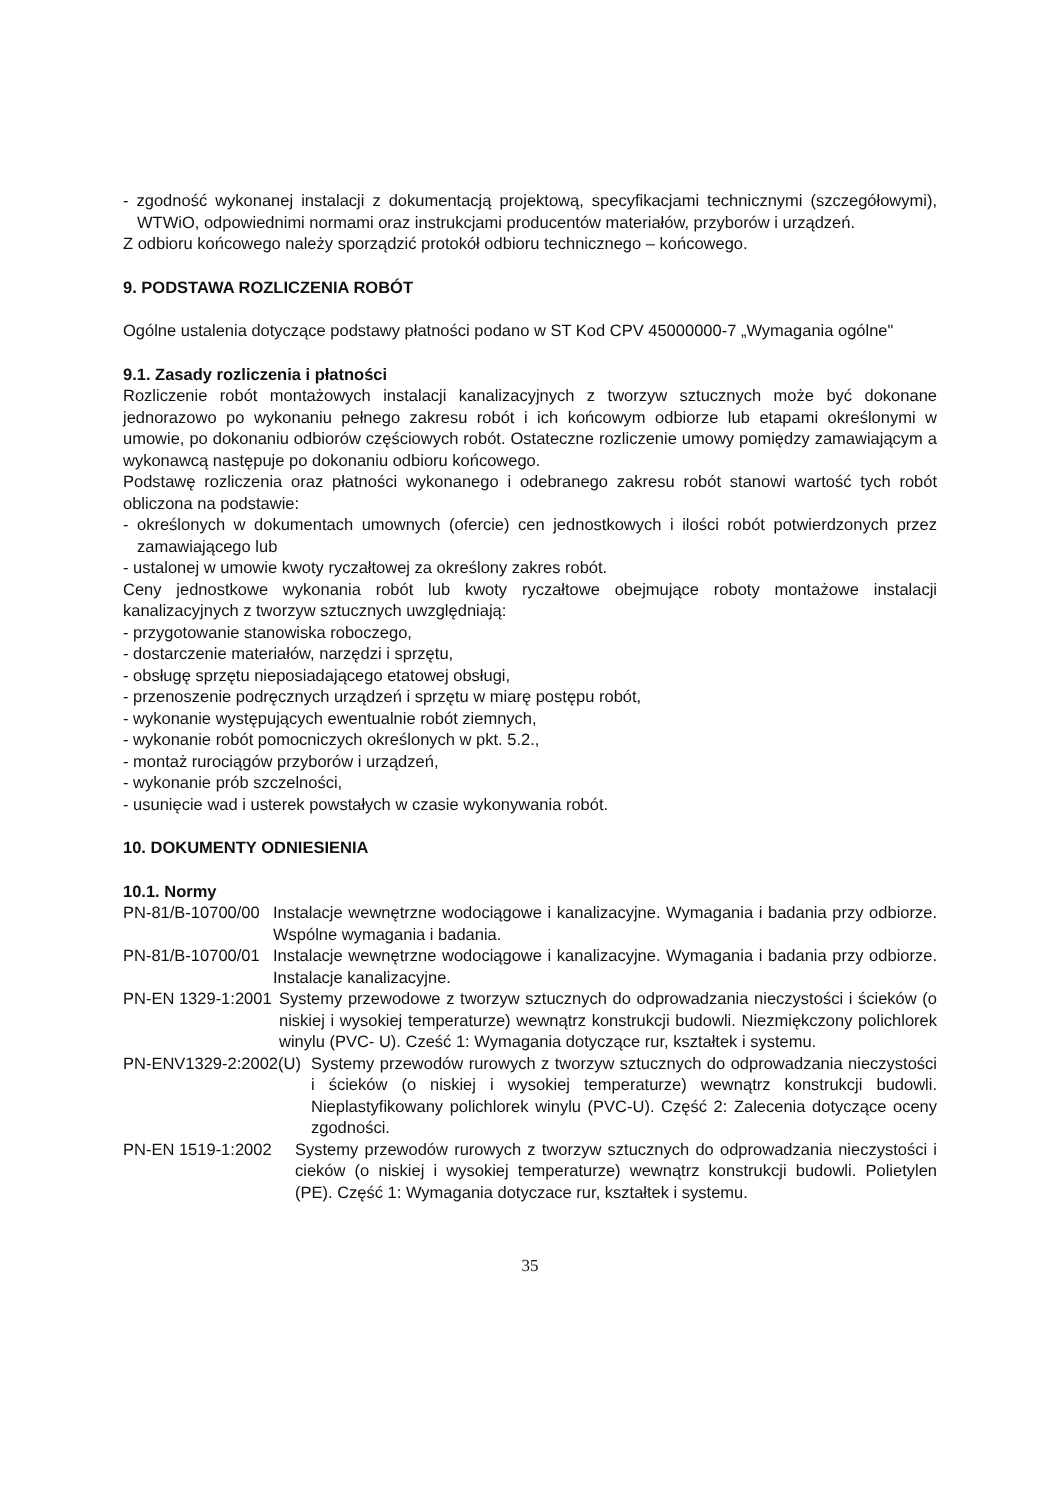- zgodność wykonanej instalacji z dokumentacją projektową, specyfikacjami technicznymi (szczegółowymi), WTWiO, odpowiednimi normami oraz instrukcjami producentów materiałów, przyborów i urządzeń.
Z odbioru końcowego należy sporządzić protokół odbioru technicznego – końcowego.
9. PODSTAWA ROZLICZENIA ROBÓT
Ogólne ustalenia dotyczące podstawy płatności podano w ST Kod CPV 45000000-7 „Wymagania ogólne"
9.1. Zasady rozliczenia i płatności
Rozliczenie robót montażowych instalacji kanalizacyjnych z tworzyw sztucznych może być dokonane jednorazowo po wykonaniu pełnego zakresu robót i ich końcowym odbiorze lub etapami określonymi w umowie, po dokonaniu odbiorów częściowych robót. Ostateczne rozliczenie umowy pomiędzy zamawiającym a wykonawcą następuje po dokonaniu odbioru końcowego.
Podstawę rozliczenia oraz płatności wykonanego i odebranego zakresu robót stanowi wartość tych robót obliczona na podstawie:
- określonych w dokumentach umownych (ofercie) cen jednostkowych i ilości robót potwierdzonych przez zamawiającego lub
- ustalonej w umowie kwoty ryczałtowej za określony zakres robót.
Ceny jednostkowe wykonania robót lub kwoty ryczałtowe obejmujące roboty montażowe instalacji kanalizacyjnych z tworzyw sztucznych uwzględniają:
- przygotowanie stanowiska roboczego,
- dostarczenie materiałów, narzędzi i sprzętu,
- obsługę sprzętu nieposiadającego etatowej obsługi,
- przenoszenie podręcznych urządzeń i sprzętu w miarę postępu robót,
- wykonanie występujących ewentualnie robót ziemnych,
- wykonanie robót pomocniczych określonych w pkt. 5.2.,
- montaż rurociągów przyborów i urządzeń,
- wykonanie prób szczelności,
- usunięcie wad i usterek powstałych w czasie wykonywania robót.
10. DOKUMENTY ODNIESIENIA
10.1. Normy
PN-81/B-10700/00 Instalacje wewnętrzne wodociągowe i kanalizacyjne. Wymagania i badania przy odbiorze. Wspólne wymagania i badania.
PN-81/B-10700/01 Instalacje wewnętrzne wodociągowe i kanalizacyjne. Wymagania i badania przy odbiorze. Instalacje kanalizacyjne.
PN-EN 1329-1:2001 Systemy przewodowe z tworzyw sztucznych do odprowadzania nieczystości i ścieków (o niskiej i wysokiej temperaturze) wewnątrz konstrukcji budowli. Niezmiękczony polichlorek winylu (PVC- U). Cześć 1: Wymagania dotyczące rur, kształtek i systemu.
PN-ENV1329-2:2002(U) Systemy przewodów rurowych z tworzyw sztucznych do odprowadzania nieczystości i ścieków (o niskiej i wysokiej temperaturze) wewnątrz konstrukcji budowli. Nieplastyfikowany polichlorek winylu (PVC-U). Część 2: Zalecenia dotyczące oceny zgodności.
PN-EN 1519-1:2002 Systemy przewodów rurowych z tworzyw sztucznych do odprowadzania nieczystości i cieków (o niskiej i wysokiej temperaturze) wewnątrz konstrukcji budowli. Polietylen (PE). Część 1: Wymagania dotyczace rur, kształtek i systemu.
35